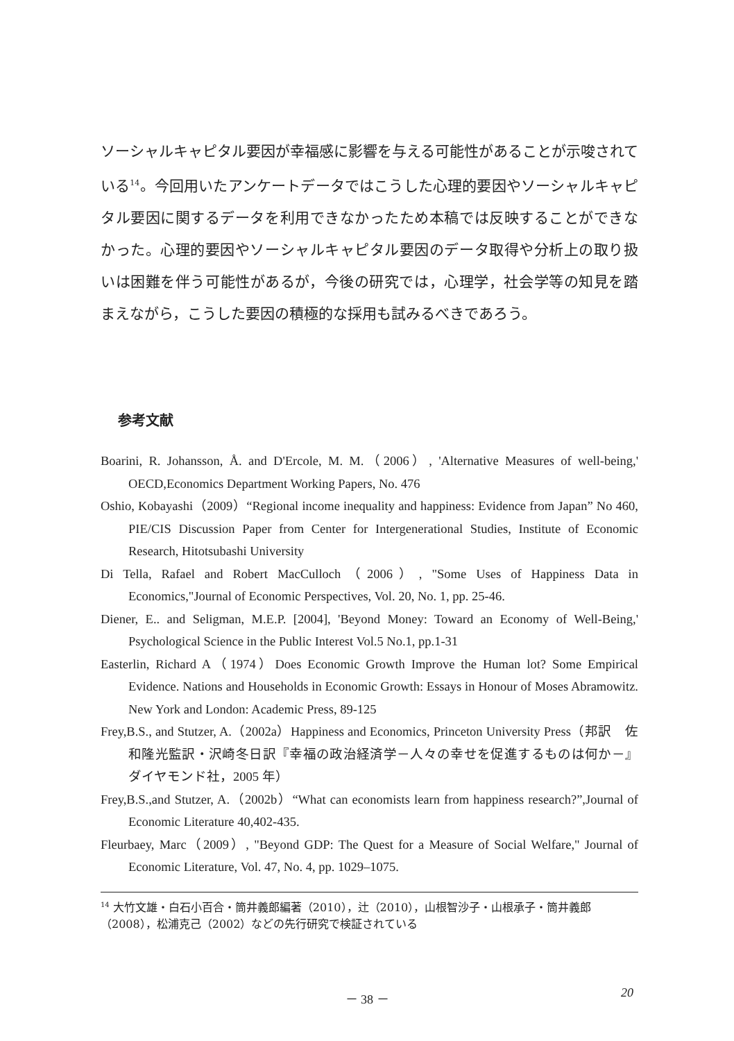ソーシャルキャピタル要因が幸福感に影響を与える可能性があることが示唆されている<sup>14</sup>。今回用いたアンケートデータではこうした心理的要因やソーシャルキャピタル要因に関するデータを利用できなかったため本稿では反映することができなかった。心理的要因やソーシャルキャピタル要因のデータ取得や分析上の取り扱いは困難を伴う可能性があるが，今後の研究では，心理学，社会学等の知見を踏まえながら，こうした要因の積極的な採用も試みるべきであろう。
参考文献
Boarini, R. Johansson, Å. and D'Ercole, M. M.（2006）, 'Alternative Measures of well-being,' OECD,Economics Department Working Papers, No. 476
Oshio, Kobayashi（2009）“Regional income inequality and happiness: Evidence from Japan” No 460, PIE/CIS Discussion Paper from Center for Intergenerational Studies, Institute of Economic Research, Hitotsubashi University
Di Tella, Rafael and Robert MacCulloch（2006）, "Some Uses of Happiness Data in Economics,"Journal of Economic Perspectives, Vol. 20, No. 1, pp. 25-46.
Diener, E.. and Seligman, M.E.P. [2004], 'Beyond Money: Toward an Economy of Well-Being,' Psychological Science in the Public Interest Vol.5 No.1, pp.1-31
Easterlin, Richard A（1974）Does Economic Growth Improve the Human lot? Some Empirical Evidence. Nations and Households in Economic Growth: Essays in Honour of Moses Abramowitz. New York and London: Academic Press, 89-125
Frey,B.S., and Stutzer, A.（2002a）Happiness and Economics, Princeton University Press（邦訳　佐和隆光監訳・沢崎冬日訳『幸福の政治経済学－人々の幸せを促進するものは何か－』ダイヤモンド社，2005 年）
Frey,B.S.,and Stutzer, A.（2002b）“What can economists learn from happiness research?”,Journal of Economic Literature 40,402-435.
Fleurbaey, Marc（2009）, "Beyond GDP: The Quest for a Measure of Social Welfare," Journal of Economic Literature, Vol. 47, No. 4, pp. 1029–1075.
<sup>14</sup> 大竹文雄・白石小百合・筒井義郎編著（2010），辻（2010），山根智沙子・山根承子・筒井義郎（2008），松浦克己（2002）などの先行研究で検証されている
－ 38 － 20